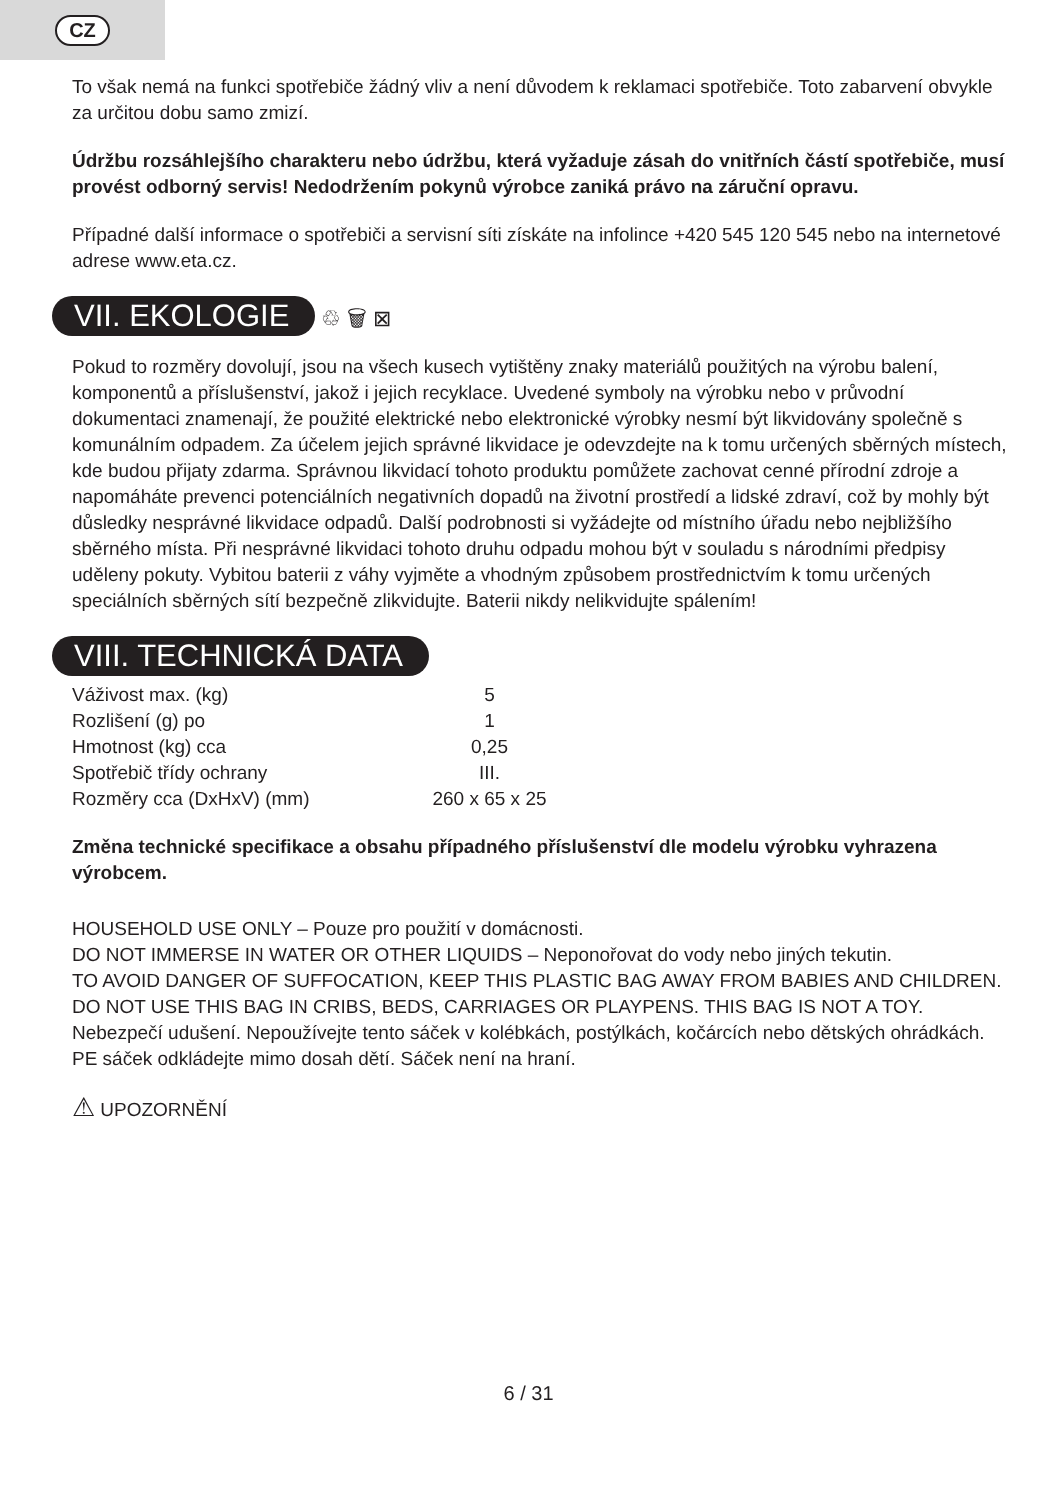CZ
To však nemá na funkci spotřebiče žádný vliv a není důvodem k reklamaci spotřebiče. Toto zabarvení obvykle za určitou dobu samo zmizí.
Údržbu rozsáhlejšího charakteru nebo údržbu, která vyžaduje zásah do vnitřních částí spotřebiče, musí provést odborný servis! Nedodržením pokynů výrobce zaniká právo na záruční opravu.
Případné další informace o spotřebiči a servisní síti získáte na infolince +420 545 120 545 nebo na internetové adrese www.eta.cz.
VII. EKOLOGIE ♲ 🗑 ⊠
Pokud to rozměry dovolují, jsou na všech kusech vytištěny znaky materiálů použitých na výrobu balení, komponentů a příslušenství, jakož i jejich recyklace. Uvedené symboly na výrobku nebo v průvodní dokumentaci znamenají, že použité elektrické nebo elektronické výrobky nesmí být likvidovány společně s komunálním odpadem. Za účelem jejich správné likvidace je odevzdejte na k tomu určených sběrných místech, kde budou přijaty zdarma. Správnou likvidací tohoto produktu pomůžete zachovat cenné přírodní zdroje a napomáháte prevenci potenciálních negativních dopadů na životní prostředí a lidské zdraví, což by mohly být důsledky nesprávné likvidace odpadů. Další podrobnosti si vyžádejte od místního úřadu nebo nejbližšího sběrného místa. Při nesprávné likvidaci tohoto druhu odpadu mohou být v souladu s národními předpisy uděleny pokuty. Vybitou baterii z váhy vyjměte a vhodným způsobem prostřednictvím k tomu určených speciálních sběrných sítí bezpečně zlikvidujte. Baterii nikdy nelikvidujte spálením!
VIII. TECHNICKÁ DATA
| Váživost max. (kg) | 5 |
| Rozlišení (g) po | 1 |
| Hmotnost (kg) cca | 0,25 |
| Spotřebič třídy ochrany | III. |
| Rozměry cca (DxHxV) (mm) | 260 x 65 x 25 |
Změna technické specifikace a obsahu případného příslušenství dle modelu výrobku vyhrazena výrobcem.
HOUSEHOLD USE ONLY – Pouze pro použití v domácnosti.
DO NOT IMMERSE IN WATER OR OTHER LIQUIDS – Neponořovat do vody nebo jiných tekutin.
TO AVOID DANGER OF SUFFOCATION, KEEP THIS PLASTIC BAG AWAY FROM BABIES AND CHILDREN. DO NOT USE THIS BAG IN CRIBS, BEDS, CARRIAGES OR PLAYPENS. THIS BAG IS NOT A TOY.
Nebezpečí udušení. Nepoužívejte tento sáček v kolébkách, postýlkách, kočárcích nebo dětských ohrádkách. PE sáček odkládejte mimo dosah dětí. Sáček není na hraní.
⚠ UPOZORNĚNÍ
6 / 31